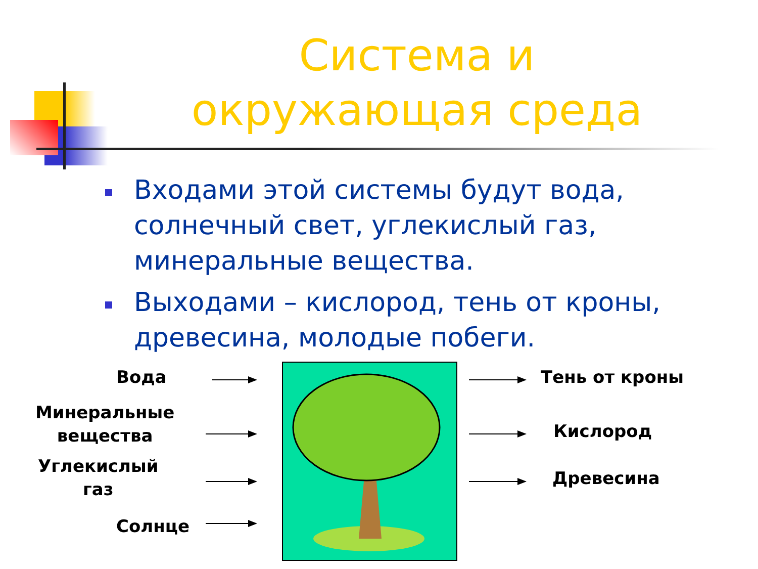Система и окружающая среда
Входами этой системы будут вода, солнечный свет, углекислый газ, минеральные вещества.
Выходами – кислород, тень от кроны, древесина, молодые побеги.
Вода
Минеральные
вещества
Углекислый
газ
Солнце
Тень от кроны
Кислород
Древесина